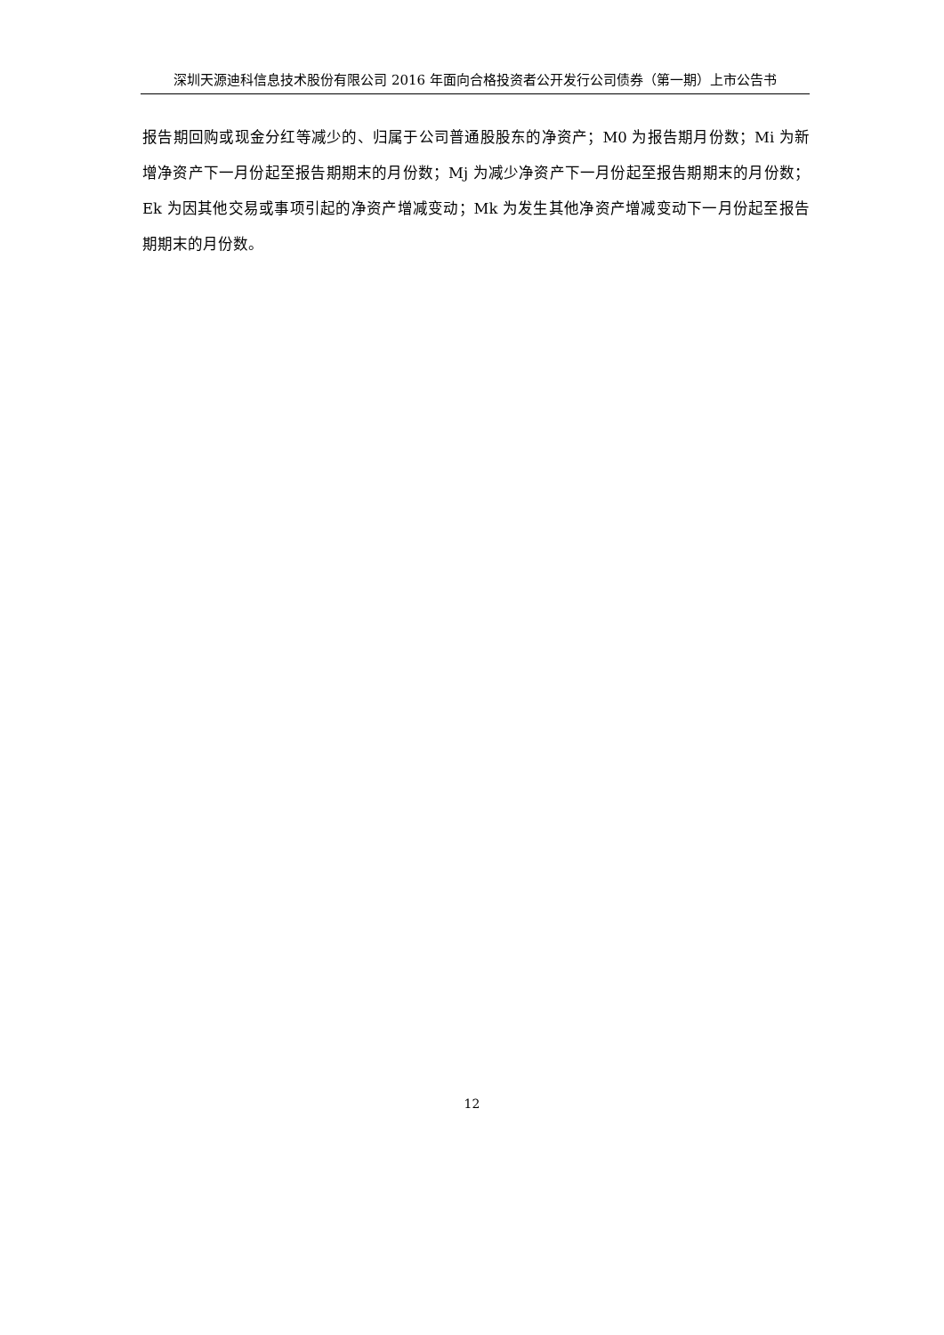深圳天源迪科信息技术股份有限公司 2016 年面向合格投资者公开发行公司债券（第一期）上市公告书
报告期回购或现金分红等减少的、归属于公司普通股股东的净资产；M0 为报告期月份数；Mi 为新增净资产下一月份起至报告期期末的月份数；Mj 为减少净资产下一月份起至报告期期末的月份数；Ek 为因其他交易或事项引起的净资产增减变动；Mk 为发生其他净资产增减变动下一月份起至报告期期末的月份数。
12